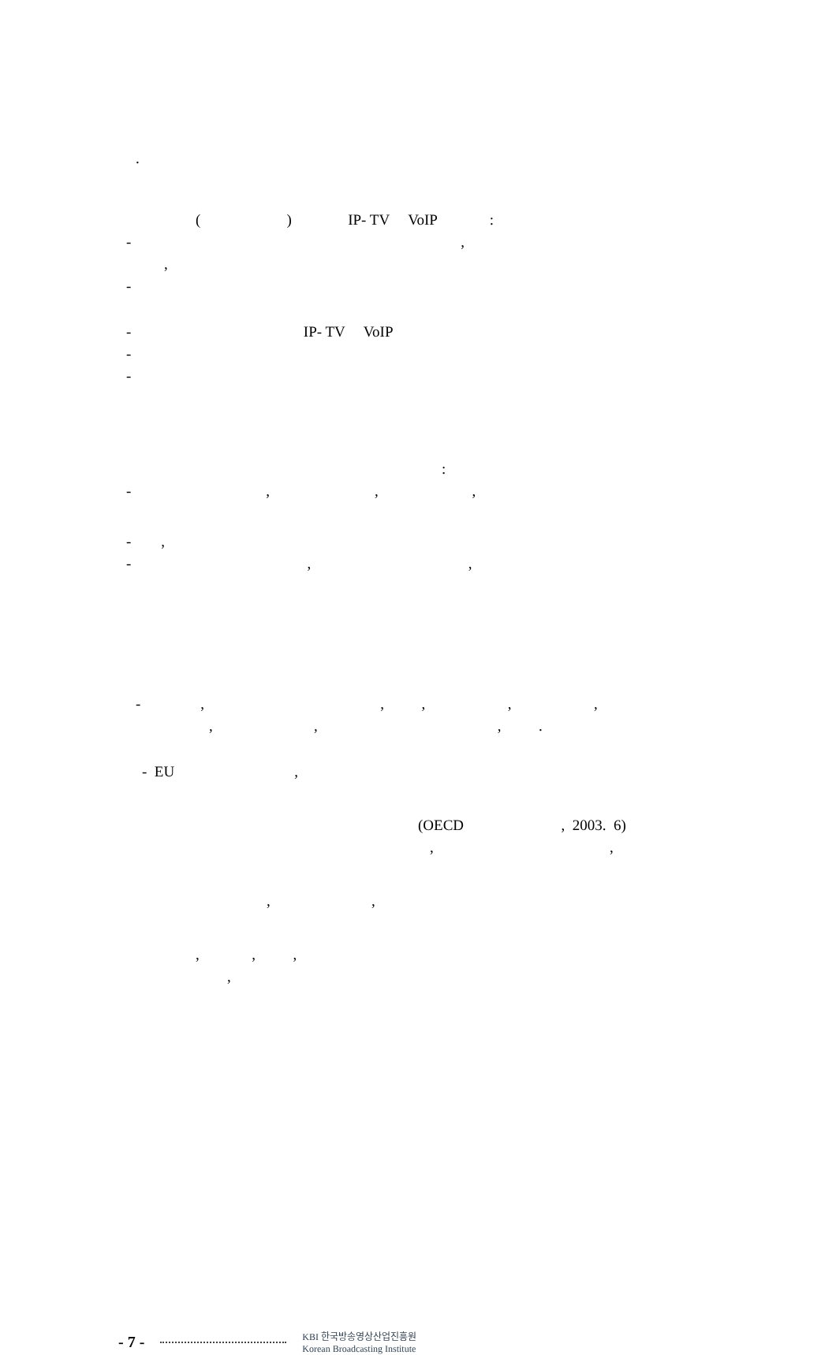.
( ) IP- TV VoIP :
- ,
,
-
- IP- TV VoIP
-
-
:
- , , ,
- ,
- , ,
- , , , , ,
, , , .
- EU ,
(OECD , 2003. 6)
, ,
, ,
, , ,
,
- 7 - KBI 한국방송영상산업진흥원
Korean Broadcasting Institute